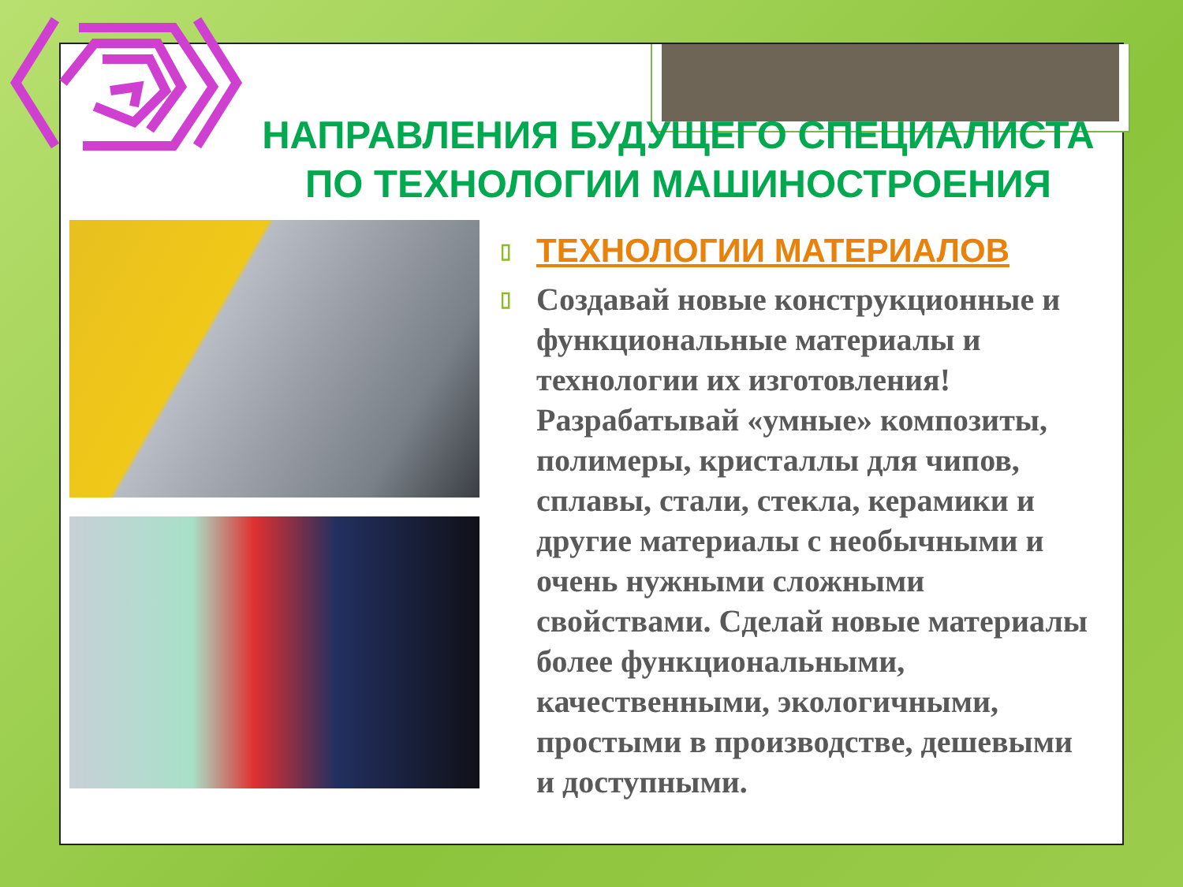НАПРАВЛЕНИЯ БУДУЩЕГО СПЕЦИАЛИСТА
ПО ТЕХНОЛОГИИ МАШИНОСТРОЕНИЯ
▯ ТЕХНОЛОГИИ МАТЕРИАЛОВ
▯ Создавай новые конструкционные и функциональные материалы и технологии их изготовления! Разрабатывай «умные» композиты, полимеры, кристаллы для чипов, сплавы, стали, стекла, керамики и другие материалы с необычными и очень нужными сложными свойствами. Сделай новые материалы более функциональными, качественными, экологичными, простыми в производстве, дешевыми и доступными.